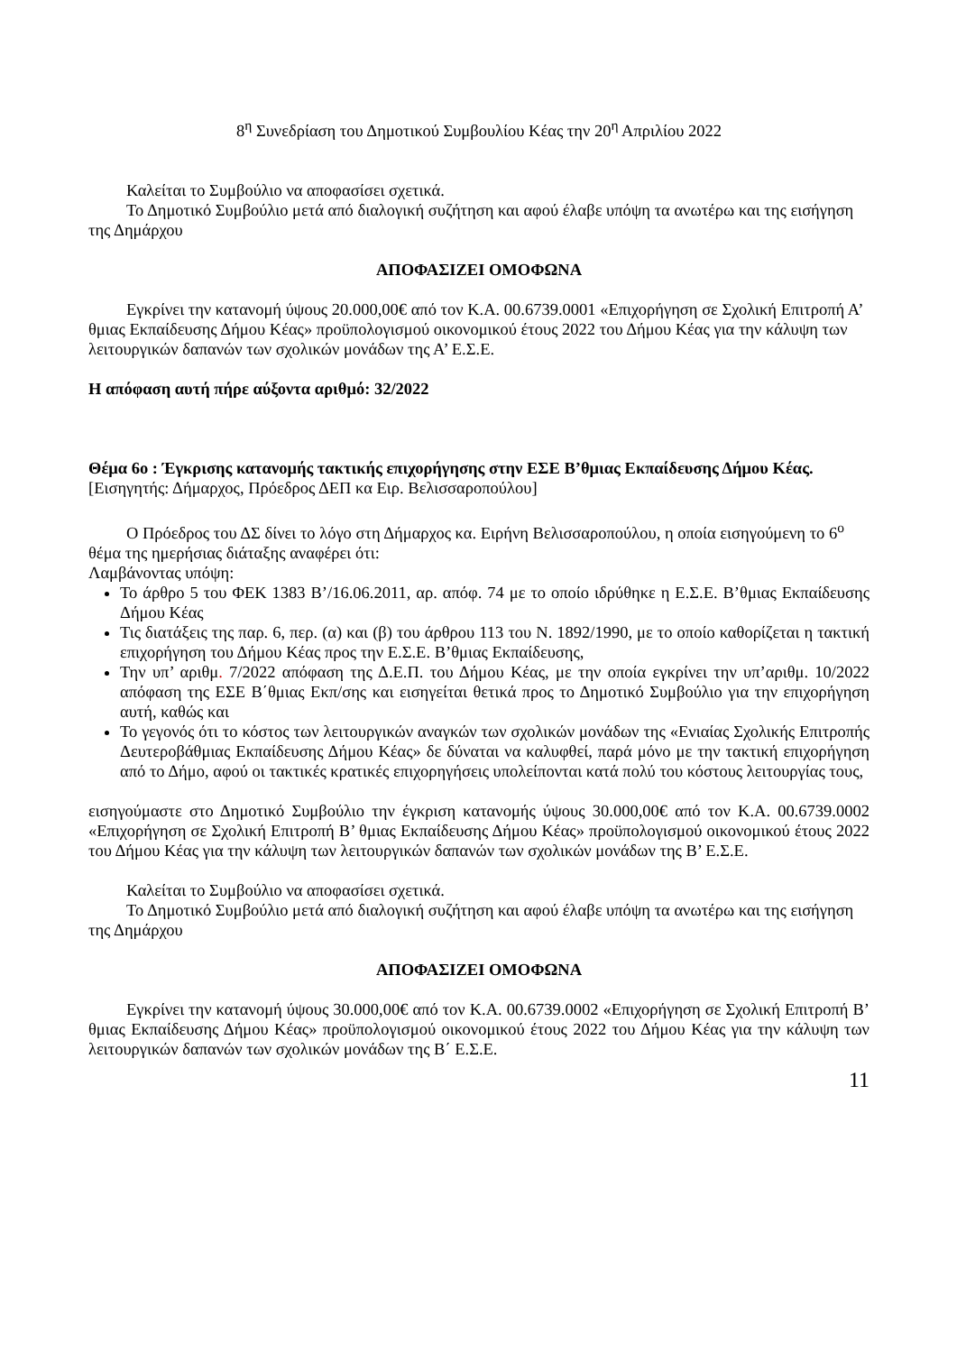8<sup>η</sup> Συνεδρίαση του Δημοτικού Συμβουλίου Κέας την 20<sup>η</sup> Απριλίου 2022
Καλείται το Συμβούλιο να αποφασίσει σχετικά.
Το Δημοτικό Συμβούλιο μετά από διαλογική συζήτηση και αφού έλαβε υπόψη τα ανωτέρω και της εισήγηση της Δημάρχου
ΑΠΟΦΑΣΙΖΕΙ ΟΜΟΦΩΝΑ
Εγκρίνει την κατανομή ύψους 20.000,00€ από τον Κ.Α. 00.6739.0001 «Επιχορήγηση σε Σχολική Επιτροπή Α’ θμιας Εκπαίδευσης Δήμου Κέας» προϋπολογισμού οικονομικού έτους 2022 του Δήμου Κέας για την κάλυψη των λειτουργικών δαπανών των σχολικών μονάδων της Α’ Ε.Σ.Ε.
Η απόφαση αυτή πήρε αύξοντα αριθμό: 32/2022
Θέμα 6ο : Έγκρισης κατανομής τακτικής επιχορήγησης στην ΕΣΕ Β’θμιας Εκπαίδευσης Δήμου Κέας. [Εισηγητής: Δήμαρχος, Πρόεδρος ΔΕΠ κα Ειρ. Βελισσαροπούλου]
Ο Πρόεδρος του ΔΣ δίνει το λόγο στη Δήμαρχος κα. Ειρήνη Βελισσαροπούλου, η οποία εισηγούμενη το 6<sup>ο</sup> θέμα της ημερήσιας διάταξης αναφέρει ότι:
Λαμβάνοντας υπόψη:
Το άρθρο 5 του ΦΕΚ 1383 Β’/16.06.2011, αρ. απόφ. 74 με το οποίο ιδρύθηκε η Ε.Σ.Ε. Β’θμιας Εκπαίδευσης Δήμου Κέας
Τις διατάξεις της παρ. 6, περ. (α) και (β) του άρθρου 113 του Ν. 1892/1990, με το οποίο καθορίζεται η τακτική επιχορήγηση του Δήμου Κέας προς την Ε.Σ.Ε. Β’θμιας Εκπαίδευσης,
Την υπ’ αριθμ. 7/2022 απόφαση της Δ.Ε.Π. του Δήμου Κέας, με την οποία εγκρίνει την υπ’αριθμ. 10/2022 απόφαση της ΕΣΕ Β΄θμιας Εκπ/σης και εισηγείται θετικά προς το Δημοτικό Συμβούλιο για την επιχορήγηση αυτή, καθώς και
Το γεγονός ότι το κόστος των λειτουργικών αναγκών των σχολικών μονάδων της «Ενιαίας Σχολικής Επιτροπής Δευτεροβάθμιας Εκπαίδευσης Δήμου Κέας» δε δύναται να καλυφθεί, παρά μόνο με την τακτική επιχορήγηση από το Δήμο, αφού οι τακτικές κρατικές επιχορηγήσεις υπολείπονται κατά πολύ του κόστους λειτουργίας τους,
εισηγούμαστε στο Δημοτικό Συμβούλιο την έγκριση κατανομής ύψους 30.000,00€ από τον Κ.Α. 00.6739.0002 «Επιχορήγηση σε Σχολική Επιτροπή Β’ θμιας Εκπαίδευσης Δήμου Κέας» προϋπολογισμού οικονομικού έτους 2022 του Δήμου Κέας για την κάλυψη των λειτουργικών δαπανών των σχολικών μονάδων της Β’ Ε.Σ.Ε.
Καλείται το Συμβούλιο να αποφασίσει σχετικά.
Το Δημοτικό Συμβούλιο μετά από διαλογική συζήτηση και αφού έλαβε υπόψη τα ανωτέρω και της εισήγηση της Δημάρχου
ΑΠΟΦΑΣΙΖΕΙ ΟΜΟΦΩΝΑ
Εγκρίνει την κατανομή ύψους 30.000,00€ από τον Κ.Α. 00.6739.0002 «Επιχορήγηση σε Σχολική Επιτροπή Β’ θμιας Εκπαίδευσης Δήμου Κέας» προϋπολογισμού οικονομικού έτους 2022 του Δήμου Κέας για την κάλυψη των λειτουργικών δαπανών των σχολικών μονάδων της Β΄ Ε.Σ.Ε.
11